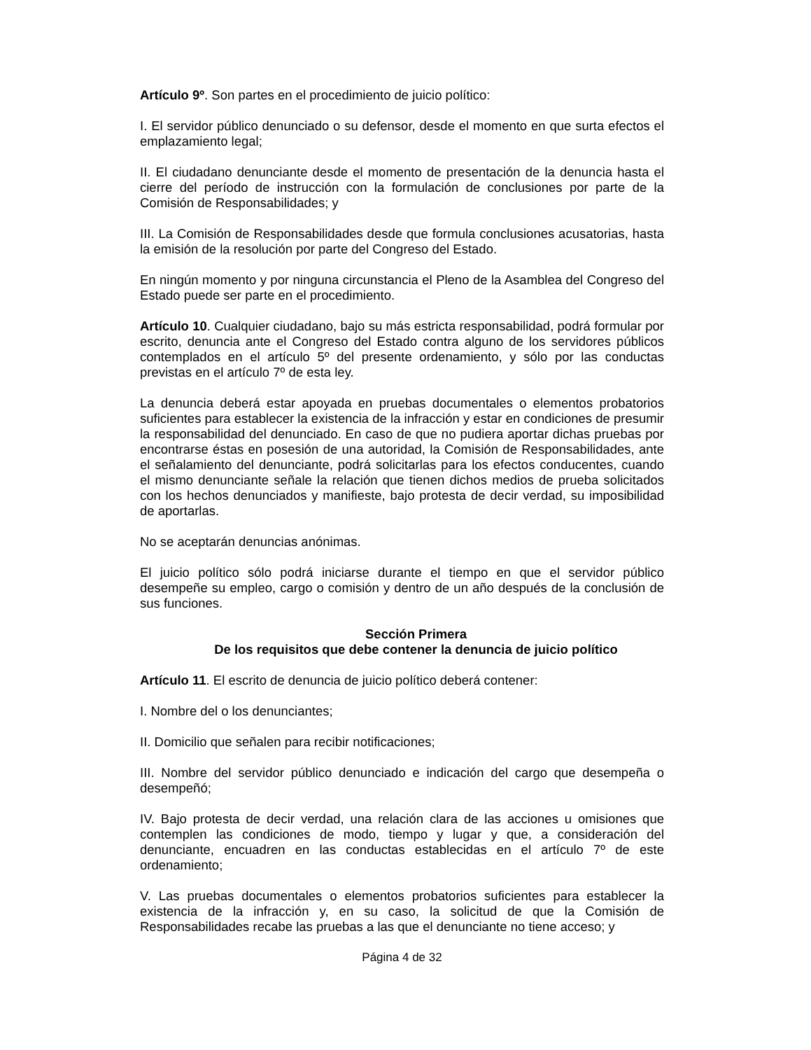Artículo 9º. Son partes en el procedimiento de juicio político:
I. El servidor público denunciado o su defensor, desde el momento en que surta efectos el emplazamiento legal;
II. El ciudadano denunciante desde el momento de presentación de la denuncia hasta el cierre del período de instrucción con la formulación de conclusiones por parte de la Comisión de Responsabilidades; y
III. La Comisión de Responsabilidades desde que formula conclusiones acusatorias, hasta la emisión de la resolución por parte del Congreso del Estado.
En ningún momento y por ninguna circunstancia el Pleno de la Asamblea del Congreso del Estado puede ser parte en el procedimiento.
Artículo 10. Cualquier ciudadano, bajo su más estricta responsabilidad, podrá formular por escrito, denuncia ante el Congreso del Estado contra alguno de los servidores públicos contemplados en el artículo 5º del presente ordenamiento, y sólo por las conductas previstas en el artículo 7º de esta ley.
La denuncia deberá estar apoyada en pruebas documentales o elementos probatorios suficientes para establecer la existencia de la infracción y estar en condiciones de presumir la responsabilidad del denunciado. En caso de que no pudiera aportar dichas pruebas por encontrarse éstas en posesión de una autoridad, la Comisión de Responsabilidades, ante el señalamiento del denunciante, podrá solicitarlas para los efectos conducentes, cuando el mismo denunciante señale la relación que tienen dichos medios de prueba solicitados con los hechos denunciados y manifieste, bajo protesta de decir verdad, su imposibilidad de aportarlas.
No se aceptarán denuncias anónimas.
El juicio político sólo podrá iniciarse durante el tiempo en que el servidor público desempeñe su empleo, cargo o comisión y dentro de un año después de la conclusión de sus funciones.
Sección Primera
De los requisitos que debe contener la denuncia de juicio político
Artículo 11. El escrito de denuncia de juicio político deberá contener:
I. Nombre del o los denunciantes;
II. Domicilio que señalen para recibir notificaciones;
III. Nombre del servidor público denunciado e indicación del cargo que desempeña o desempeñó;
IV. Bajo protesta de decir verdad, una relación clara de las acciones u omisiones que contemplen las condiciones de modo, tiempo y lugar y que, a consideración del denunciante, encuadren en las conductas establecidas en el artículo 7º de este ordenamiento;
V. Las pruebas documentales o elementos probatorios suficientes para establecer la existencia de la infracción y, en su caso, la solicitud de que la Comisión de Responsabilidades recabe las pruebas a las que el denunciante no tiene acceso; y
Página 4 de 32